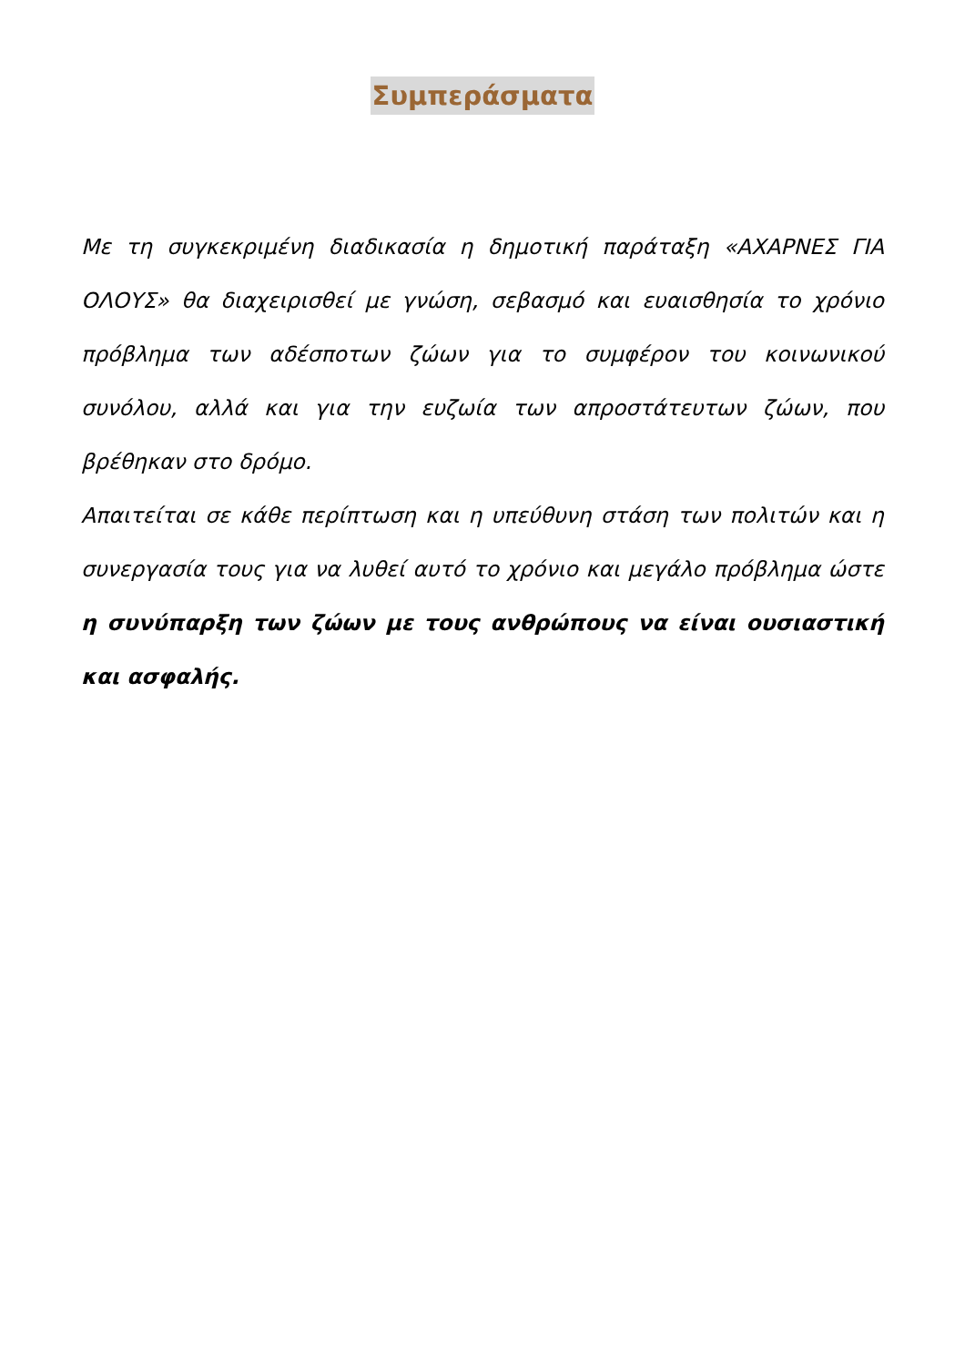Συμπεράσματα
Με τη συγκεκριμένη διαδικασία η δημοτική παράταξη «ΑΧΑΡΝΕΣ ΓΙΑ ΟΛΟΥΣ» θα διαχειρισθεί με γνώση, σεβασμό και ευαισθησία το χρόνιο πρόβλημα των αδέσποτων ζώων για το συμφέρον του κοινωνικού συνόλου, αλλά και για την ευζωία των απροστάτευτων ζώων, που βρέθηκαν στο δρόμο.
Απαιτείται σε κάθε περίπτωση και η υπεύθυνη στάση των πολιτών και η συνεργασία τους για να λυθεί αυτό το χρόνιο και μεγάλο πρόβλημα ώστε η συνύπαρξη των ζώων με τους ανθρώπους να είναι ουσιαστική και ασφαλής.